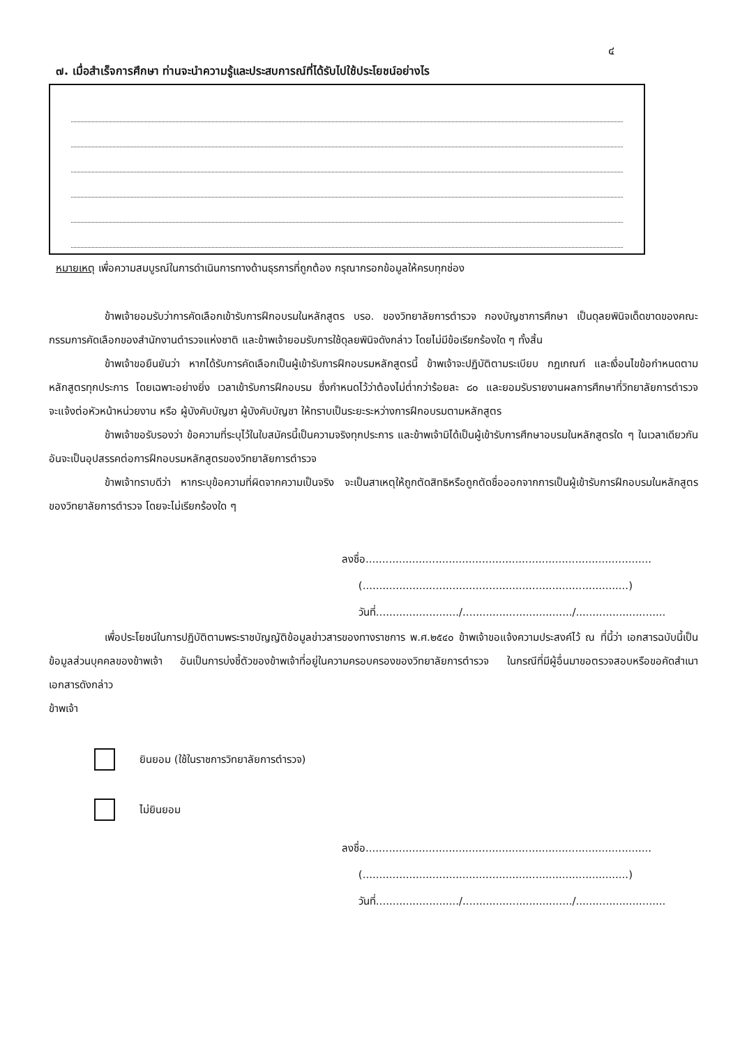๔
๗. เมื่อสำเร็จการศึกษา ท่านจะนำความรู้และประสบการณ์ที่ได้รับไปใช้ประโยชน์อย่างไร
หมายเหตุ เพื่อความสมบูรณ์ในการดำเนินการทางด้านธุรการที่ถูกต้อง กรุณากรอกข้อมูลให้ครบทุกช่อง
ข้าพเจ้ายอมรับว่าการคัดเลือกเข้ารับการฝึกอบรมในหลักสูตร บรอ. ของวิทยาลัยการตำรวจ กองบัญชาการศึกษา เป็นดุลยพินิจเด็ดขาดของคณะกรรมการคัดเลือกของสำนักงานตำรวจแห่งชาติ และข้าพเจ้ายอมรับการใช้ดุลยพินิจดังกล่าว โดยไม่มีข้อเรียกร้องใด ๆ ทั้งสิ้น
ข้าพเจ้าขอยืนยันว่า หากได้รับการคัดเลือกเป็นผู้เข้ารับการฝึกอบรมหลักสูตรนี้ ข้าพเจ้าจะปฏิบัติตามระเบียบ กฎเกณฑ์ และเงื่อนไขข้อกำหนดตามหลักสูตรทุกประการ โดยเฉพาะอย่างยิ่ง เวลาเข้ารับการฝึกอบรม ซึ่งกำหนดไว้ว่าต้องไม่ต่ำกว่าร้อยละ ๘๐ และยอมรับรายงานผลการศึกษาที่วิทยาลัยการตำรวจ จะแจ้งต่อหัวหน้าหน่วยงาน หรือ ผู้บังคับบัญชา ผู้บังคับบัญชา ให้ทราบเป็นระยะระหว่างการฝึกอบรมตามหลักสูตร
ข้าพเจ้าขอรับรองว่า ข้อความที่ระบุไว้ในใบสมัครนี้เป็นความจริงทุกประการ และข้าพเจ้ามิได้เป็นผู้เข้ารับการศึกษาอบรมในหลักสูตรใด ๆ ในเวลาเดียวกัน อันจะเป็นอุปสรรคต่อการฝึกอบรมหลักสูตรของวิทยาลัยการตำรวจ
ข้าพเจ้าทราบดีว่า หากระบุข้อความที่ผิดจากความเป็นจริง จะเป็นสาเหตุให้ถูกตัดสิทธิหรือถูกตัดชื่อออกจากการเป็นผู้เข้ารับการฝึกอบรมในหลักสูตรของวิทยาลัยการตำรวจ โดยจะไม่เรียกร้องใด ๆ
ลงชื่อ......................................................................................
(................................................................................)
วันที่........................./................................./...........................
เพื่อประโยชน์ในการปฏิบัติตามพระราชบัญญัติข้อมูลข่าวสารของทางราชการ พ.ศ.๒๕๔๐ ข้าพเจ้าขอแจ้งความประสงค์ไว้ ณ ที่นี้ว่า เอกสารฉบับนี้เป็นข้อมูลส่วนบุคคลของข้าพเจ้า อันเป็นการบ่งชี้ตัวของข้าพเจ้าที่อยู่ในความครอบครองของวิทยาลัยการตำรวจ ในกรณีที่มีผู้อื่นมาขอตรวจสอบหรือขอคัดสำเนาเอกสารดังกล่าว
ข้าพเจ้า
ยินยอม (ใช้ในราชการวิทยาลัยการตำรวจ)
ไม่ยินยอม
ลงชื่อ......................................................................................
(................................................................................)
วันที่........................./................................./...........................